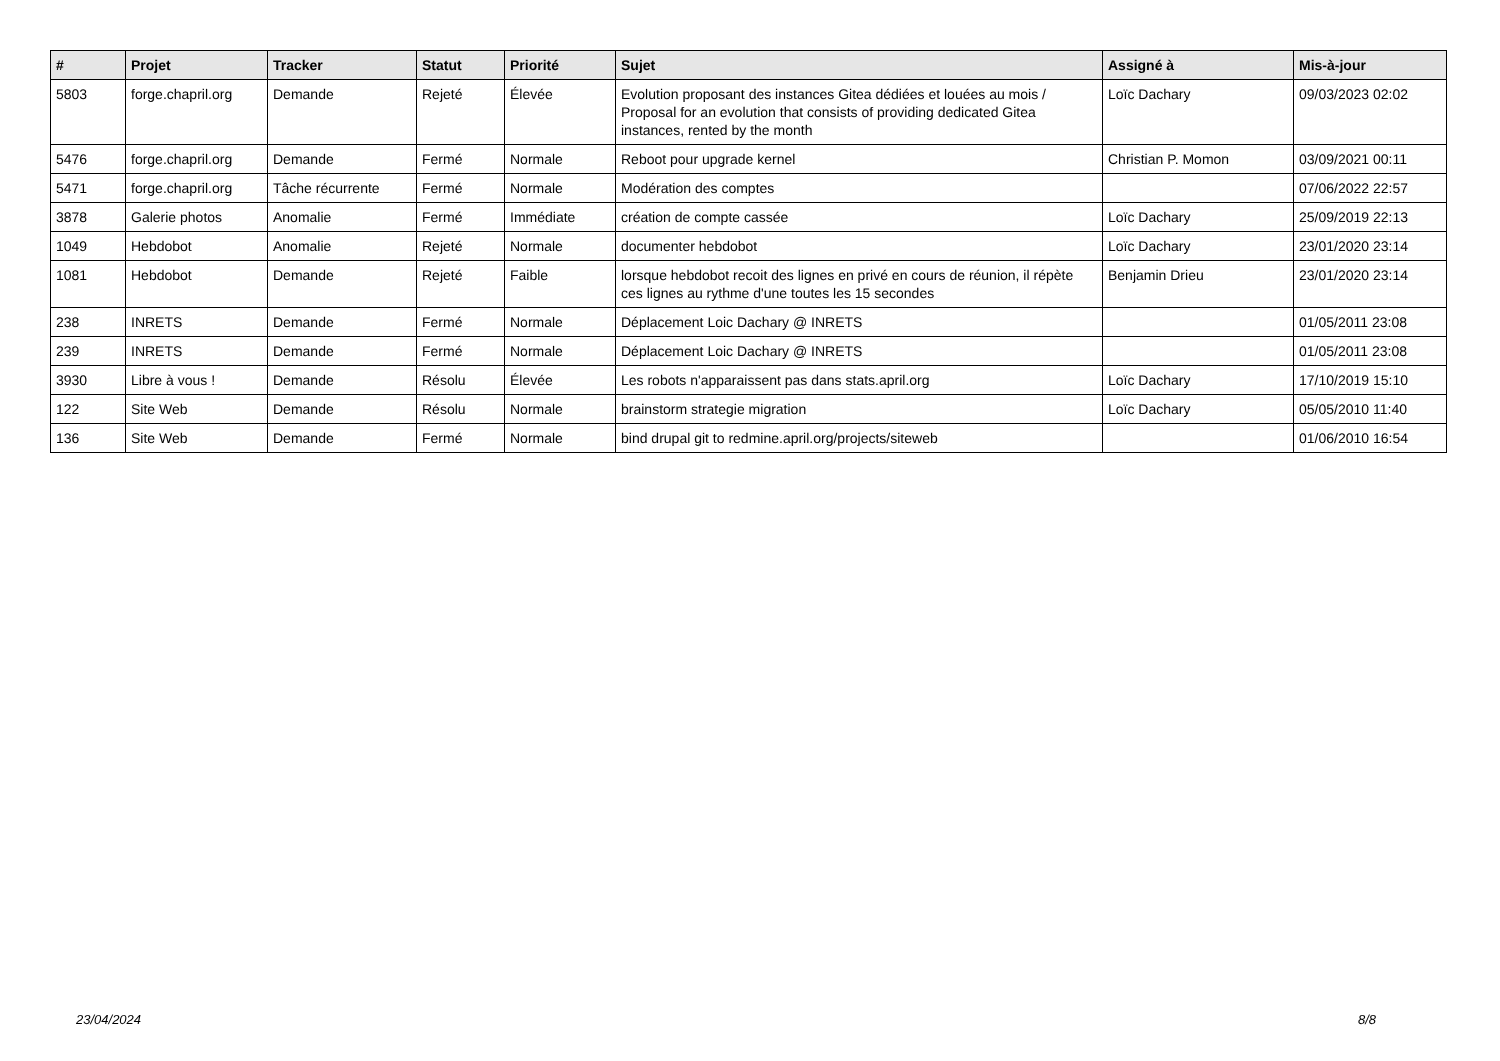| # | Projet | Tracker | Statut | Priorité | Sujet | Assigné à | Mis-à-jour |
| --- | --- | --- | --- | --- | --- | --- | --- |
| 5803 | forge.chapril.org | Demande | Rejeté | Élevée | Evolution proposant des instances Gitea dédiées et louées au mois / Proposal for an evolution that consists of providing dedicated Gitea instances, rented by the month | Loïc Dachary | 09/03/2023 02:02 |
| 5476 | forge.chapril.org | Demande | Fermé | Normale | Reboot pour upgrade kernel | Christian P. Momon | 03/09/2021 00:11 |
| 5471 | forge.chapril.org | Tâche récurrente | Fermé | Normale | Modération des comptes | | 07/06/2022 22:57 |
| 3878 | Galerie photos | Anomalie | Fermé | Immédiate | création de compte cassée | Loïc Dachary | 25/09/2019 22:13 |
| 1049 | Hebdobot | Anomalie | Rejeté | Normale | documenter hebdobot | Loïc Dachary | 23/01/2020 23:14 |
| 1081 | Hebdobot | Demande | Rejeté | Faible | lorsque hebdobot recoit des lignes en privé en cours de réunion, il répète ces lignes au rythme d'une toutes les 15 secondes | Benjamin Drieu | 23/01/2020 23:14 |
| 238 | INRETS | Demande | Fermé | Normale | Déplacement Loic Dachary @ INRETS | | 01/05/2011 23:08 |
| 239 | INRETS | Demande | Fermé | Normale | Déplacement Loic Dachary @ INRETS | | 01/05/2011 23:08 |
| 3930 | Libre à vous ! | Demande | Résolu | Élevée | Les robots n'apparaissent pas dans stats.april.org | Loïc Dachary | 17/10/2019 15:10 |
| 122 | Site Web | Demande | Résolu | Normale | brainstorm strategie migration | Loïc Dachary | 05/05/2010 11:40 |
| 136 | Site Web | Demande | Fermé | Normale | bind drupal git to redmine.april.org/projects/siteweb | | 01/06/2010 16:54 |
23/04/2024 8/8